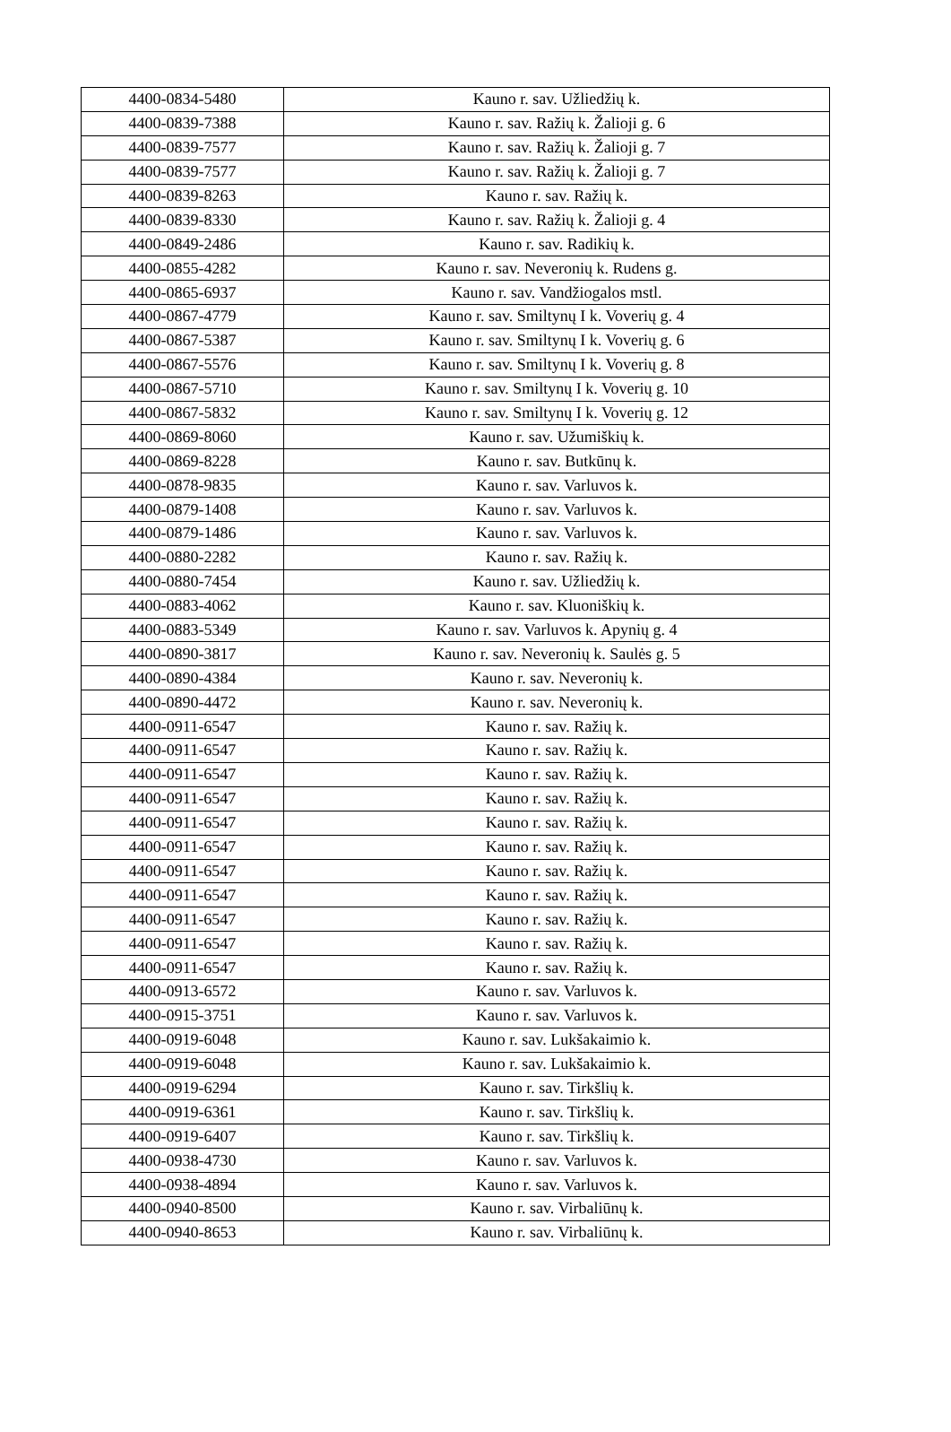| 4400-0834-5480 | Kauno r. sav. Užliedžių k. |
| 4400-0839-7388 | Kauno r. sav. Ražių k. Žalioji g. 6 |
| 4400-0839-7577 | Kauno r. sav. Ražių k. Žalioji g. 7 |
| 4400-0839-7577 | Kauno r. sav. Ražių k. Žalioji g. 7 |
| 4400-0839-8263 | Kauno r. sav. Ražių k. |
| 4400-0839-8330 | Kauno r. sav. Ražių k. Žalioji g. 4 |
| 4400-0849-2486 | Kauno r. sav. Radikių k. |
| 4400-0855-4282 | Kauno r. sav. Neveronių k. Rudens g. |
| 4400-0865-6937 | Kauno r. sav. Vandžiogalos mstl. |
| 4400-0867-4779 | Kauno r. sav. Smiltynų I k. Voverių g. 4 |
| 4400-0867-5387 | Kauno r. sav. Smiltynų I k. Voverių g. 6 |
| 4400-0867-5576 | Kauno r. sav. Smiltynų I k. Voverių g. 8 |
| 4400-0867-5710 | Kauno r. sav. Smiltynų I k. Voverių g. 10 |
| 4400-0867-5832 | Kauno r. sav. Smiltynų I k. Voverių g. 12 |
| 4400-0869-8060 | Kauno r. sav. Užumiškių k. |
| 4400-0869-8228 | Kauno r. sav. Butkūnų k. |
| 4400-0878-9835 | Kauno r. sav. Varluvos k. |
| 4400-0879-1408 | Kauno r. sav. Varluvos k. |
| 4400-0879-1486 | Kauno r. sav. Varluvos k. |
| 4400-0880-2282 | Kauno r. sav. Ražių k. |
| 4400-0880-7454 | Kauno r. sav. Užliedžių k. |
| 4400-0883-4062 | Kauno r. sav. Kluoniškių k. |
| 4400-0883-5349 | Kauno r. sav. Varluvos k. Apynių g. 4 |
| 4400-0890-3817 | Kauno r. sav. Neveronių k. Saulės g. 5 |
| 4400-0890-4384 | Kauno r. sav. Neveronių k. |
| 4400-0890-4472 | Kauno r. sav. Neveronių k. |
| 4400-0911-6547 | Kauno r. sav. Ražių k. |
| 4400-0911-6547 | Kauno r. sav. Ražių k. |
| 4400-0911-6547 | Kauno r. sav. Ražių k. |
| 4400-0911-6547 | Kauno r. sav. Ražių k. |
| 4400-0911-6547 | Kauno r. sav. Ražių k. |
| 4400-0911-6547 | Kauno r. sav. Ražių k. |
| 4400-0911-6547 | Kauno r. sav. Ražių k. |
| 4400-0911-6547 | Kauno r. sav. Ražių k. |
| 4400-0911-6547 | Kauno r. sav. Ražių k. |
| 4400-0911-6547 | Kauno r. sav. Ražių k. |
| 4400-0911-6547 | Kauno r. sav. Ražių k. |
| 4400-0913-6572 | Kauno r. sav. Varluvos k. |
| 4400-0915-3751 | Kauno r. sav. Varluvos k. |
| 4400-0919-6048 | Kauno r. sav. Lukšakaimio k. |
| 4400-0919-6048 | Kauno r. sav. Lukšakaimio k. |
| 4400-0919-6294 | Kauno r. sav. Tirkšlių k. |
| 4400-0919-6361 | Kauno r. sav. Tirkšlių k. |
| 4400-0919-6407 | Kauno r. sav. Tirkšlių k. |
| 4400-0938-4730 | Kauno r. sav. Varluvos k. |
| 4400-0938-4894 | Kauno r. sav. Varluvos k. |
| 4400-0940-8500 | Kauno r. sav. Virbaliūnų k. |
| 4400-0940-8653 | Kauno r. sav. Virbaliūnų k. |